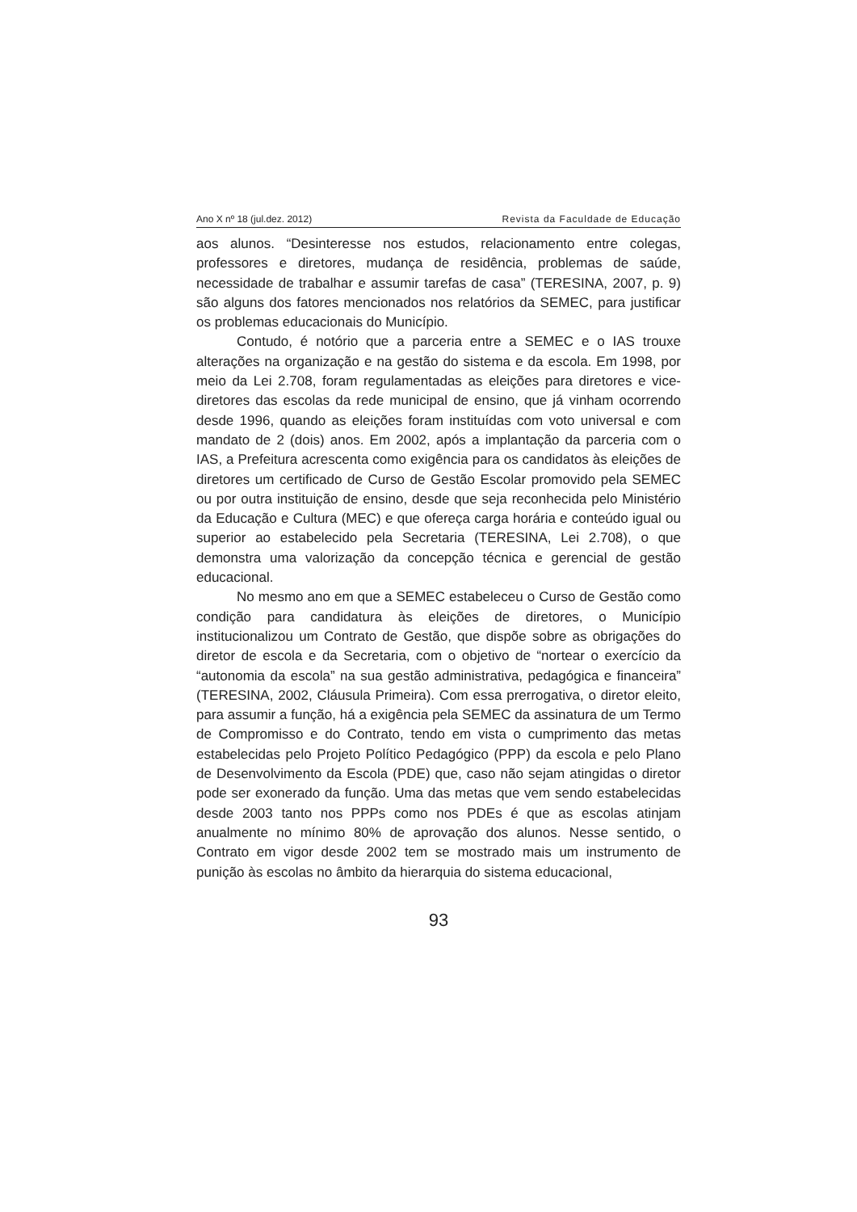Ano X nº 18 (jul.dez. 2012) Revista da Faculdade de Educação
aos alunos. “Desinteresse nos estudos, relacionamento entre colegas, professores e diretores, mudança de residência, problemas de saúde, necessidade de trabalhar e assumir tarefas de casa” (TERESINA, 2007, p. 9) são alguns dos fatores mencionados nos relatórios da SEMEC, para justificar os problemas educacionais do Município.
Contudo, é notório que a parceria entre a SEMEC e o IAS trouxe alterações na organização e na gestão do sistema e da escola. Em 1998, por meio da Lei 2.708, foram regulamentadas as eleições para diretores e vice-diretores das escolas da rede municipal de ensino, que já vinham ocorrendo desde 1996, quando as eleições foram instituídas com voto universal e com mandato de 2 (dois) anos. Em 2002, após a implantação da parceria com o IAS, a Prefeitura acrescenta como exigência para os candidatos às eleições de diretores um certificado de Curso de Gestão Escolar promovido pela SEMEC ou por outra instituição de ensino, desde que seja reconhecida pelo Ministério da Educação e Cultura (MEC) e que ofereça carga horária e conteúdo igual ou superior ao estabelecido pela Secretaria (TERESINA, Lei 2.708), o que demonstra uma valorização da concepção técnica e gerencial de gestão educacional.
No mesmo ano em que a SEMEC estabeleceu o Curso de Gestão como condição para candidatura às eleições de diretores, o Município institucionalizou um Contrato de Gestão, que dispõe sobre as obrigações do diretor de escola e da Secretaria, com o objetivo de “nortear o exercício da “autonomia da escola” na sua gestão administrativa, pedagógica e financeira” (TERESINA, 2002, Cláusula Primeira). Com essa prerrogativa, o diretor eleito, para assumir a função, há a exigência pela SEMEC da assinatura de um Termo de Compromisso e do Contrato, tendo em vista o cumprimento das metas estabelecidas pelo Projeto Político Pedagógico (PPP) da escola e pelo Plano de Desenvolvimento da Escola (PDE) que, caso não sejam atingidas o diretor pode ser exonerado da função. Uma das metas que vem sendo estabelecidas desde 2003 tanto nos PPPs como nos PDEs é que as escolas atinjam anualmente no mínimo 80% de aprovação dos alunos. Nesse sentido, o Contrato em vigor desde 2002 tem se mostrado mais um instrumento de punição às escolas no âmbito da hierarquia do sistema educacional,
93